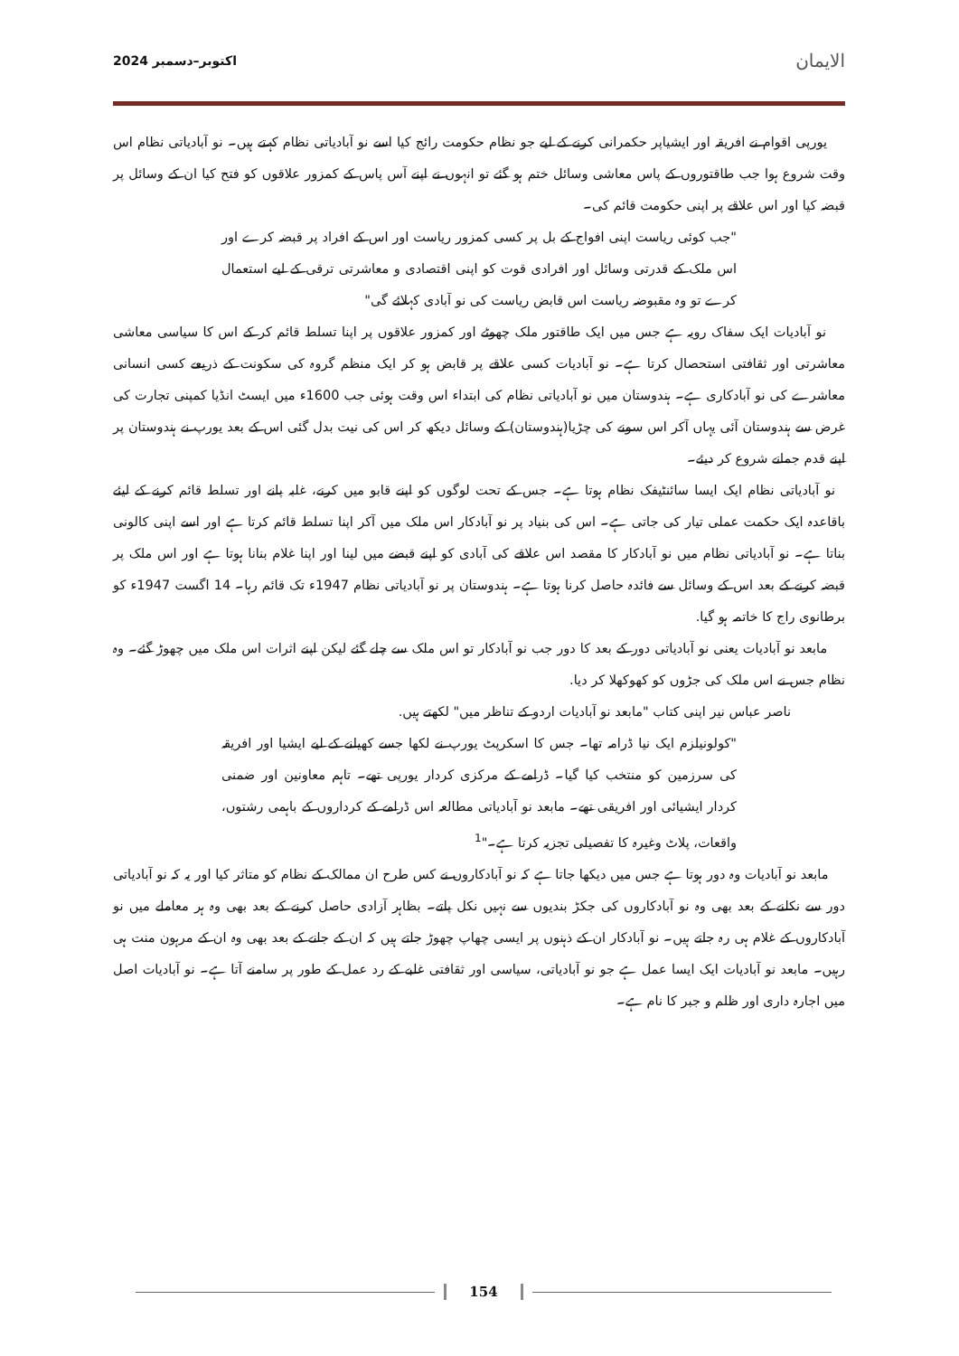الایمان اکتوبر–دسمبر 2024
یورپی اقوام نے افریقہ اور ایشیاپر حکمرانی کرنے کے لیے جو نظام حکومت رائج کیا اسے نو آبادیاتی نظام کہتے ہیں۔ نو آبادیاتی نظام اس وقت شروع ہوا جب طاقتوروں کے پاس معاشی وسائل ختم ہو گئے تو انہوں نے اپنے آس پاس کے کمزور علاقوں کو فتح کیا ان کے وسائل پر قبضہ کیا اور اس علاقے پر اپنی حکومت قائم کی۔
"جب کوئی ریاست اپنی افواج کے بل پر کسی کمزور ریاست اور اس کے افراد پر قبضہ کرے اور اس ملک کے قدرتی وسائل اور افرادی قوت کو اپنی اقتصادی و معاشرتی ترقی کے لیے استعمال کرے تو وہ مقبوضہ ریاست اس قابض ریاست کی نو آبادی کہلائے گی"
نو آبادیات ایک سفاک رویہ ہے جس میں ایک طاقتور ملک چھوٹے اور کمزور علاقوں پر اپنا تسلط قائم کر کے اس کا سیاسی معاشی معاشرتی اور ثقافتی استحصال کرتا ہے۔ نو آبادیات کسی علاقے پر قابض ہو کر ایک منظم گروہ کی سکونت کے ذریعے کسی انسانی معاشرے کی نو آبادکاری ہے۔ ہندوستان میں نو آبادیاتی نظام کی ابتداء اس وقت ہوئی جب 1600ء میں ایسٹ انڈیا کمپنی تجارت کی غرض سے ہندوستان آئی یہاں آکر اس سونے کی چڑیا(ہندوستان) کے وسائل دیکھ کر اس کی نیت بدل گئی اس کے بعد یورپ نے ہندوستان پر اپنے قدم جمانے شروع کر دیئے۔
نو آبادیاتی نظام ایک ایسا سائنٹیفک نظام ہوتا ہے۔ جس کے تحت لوگوں کو اپنے قابو میں کرنے، غلبہ پانے اور تسلط قائم کرنے کے لیئے باقاعدہ ایک حکمت عملی تیار کی جاتی ہے۔ اس کی بنیاد پر نو آبادکار اس ملک میں آکر اپنا تسلط قائم کرتا ہے اور اسے اپنی کالونی بناتا ہے۔ نو آبادیاتی نظام میں نو آبادکار کا مقصد اس علاقے کی آبادی کو اپنے قبضے میں لینا اور اپنا غلام بنانا ہوتا ہے اور اس ملک پر قبضہ کرنے کے بعد اس کے وسائل سے فائدہ حاصل کرنا ہوتا ہے۔ ہندوستان پر نو آبادیاتی نظام 1947ء تک قائم رہا۔ 14 اگست 1947ء کو برطانوی راج کا خاتمہ ہو گیا.
مابعد نو آبادیات یعنی نو آبادیاتی دور کے بعد کا دور جب نو آبادکار تو اس ملک سے چلے گئے لیکن اپنے اثرات اس ملک میں چھوڑ گئے۔ وہ نظام جس نے اس ملک کی جڑوں کو کھوکھلا کر دیا.
ناصر عباس نیر اپنی کتاب "مابعد نو آبادیات اردو کے تناظر میں" لکھتے ہیں.
"کولونیلزم ایک نیا ڈرامہ تھا۔ جس کا اسکرپٹ یورپ نے لکھا جسے کھیلنے کے لیے ایشیا اور افریقہ کی سرزمین کو منتخب کیا گیا۔ ڈرامے کے مرکزی کردار یورپی تھے۔ تاہم معاونین اور ضمنی کردار ایشیائی اور افریقی تھے۔ مابعد نو آبادیاتی مطالعہ اس ڈرامے کے کرداروں کے باہمی رشتوں، واقعات، پلاٹ وغیرہ کا تفصیلی تجزیہ کرتا ہے۔"<sup>1</sup>
مابعد نو آبادیات وہ دور ہوتا ہے جس میں دیکھا جاتا ہے کہ نو آبادکاروں نے کس طرح ان ممالک کے نظام کو متاثر کیا اور یہ کہ نو آبادیاتی دور سے نکلنے کے بعد بھی وہ نو آبادکاروں کی جکڑ بندیوں سے نہیں نکل پاتے۔ بظاہر آزادی حاصل کرنے کے بعد بھی وہ ہر معاملے میں نو آبادکاروں کے غلام ہی رہ جاتے ہیں۔ نو آبادکار ان کے ذہنوں پر ایسی چھاپ چھوڑ جاتے ہیں کہ ان کے جانے کے بعد بھی وہ ان کے مرہون منت ہی رہیں۔ مابعد نو آبادیات ایک ایسا عمل ہے جو نو آبادیاتی، سیاسی اور ثقافتی غلبے کے رد عمل کے طور پر سامنے آتا ہے۔ نو آبادیات اصل میں اجارہ داری اور ظلم و جبر کا نام ہے۔
154